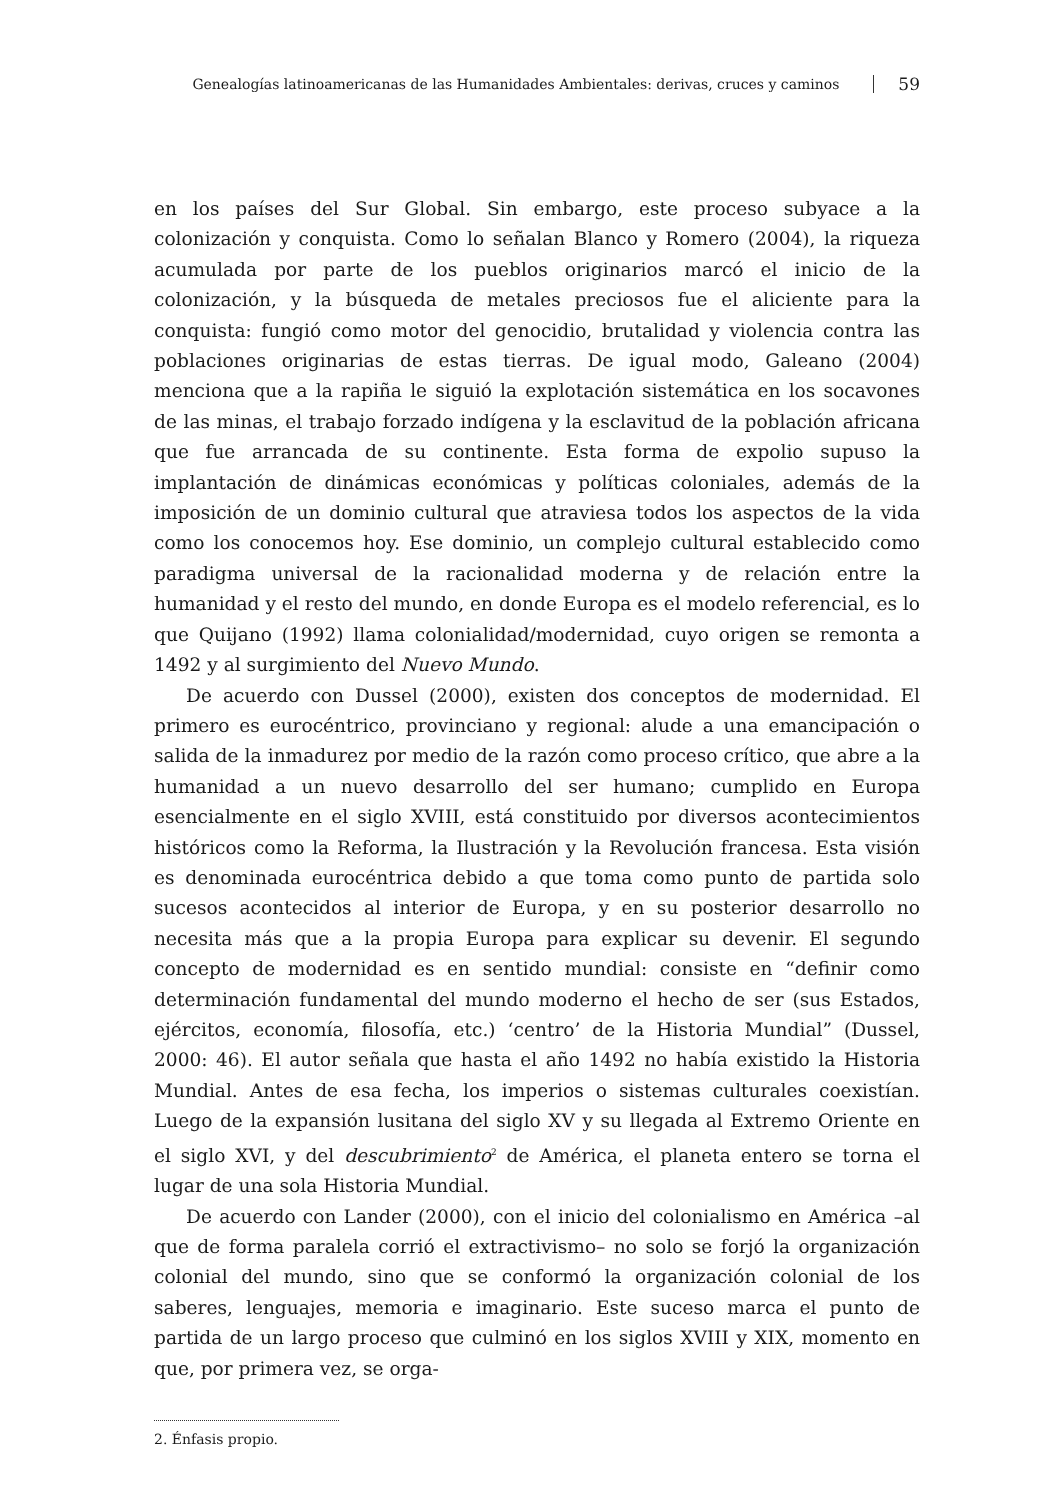Genealogías latinoamericanas de las Humanidades Ambientales: derivas, cruces y caminos 59
en los países del Sur Global. Sin embargo, este proceso subyace a la colonización y conquista. Como lo señalan Blanco y Romero (2004), la riqueza acumulada por parte de los pueblos originarios marcó el inicio de la colonización, y la búsqueda de metales preciosos fue el aliciente para la conquista: fungió como motor del genocidio, brutalidad y violencia contra las poblaciones originarias de estas tierras. De igual modo, Galeano (2004) menciona que a la rapiña le siguió la explotación sistemática en los socavones de las minas, el trabajo forzado indígena y la esclavitud de la población africana que fue arrancada de su continente. Esta forma de expolio supuso la implantación de dinámicas económicas y políticas coloniales, además de la imposición de un dominio cultural que atraviesa todos los aspectos de la vida como los conocemos hoy. Ese dominio, un complejo cultural establecido como paradigma universal de la racionalidad moderna y de relación entre la humanidad y el resto del mundo, en donde Europa es el modelo referencial, es lo que Quijano (1992) llama colonialidad/modernidad, cuyo origen se remonta a 1492 y al surgimiento del Nuevo Mundo.
De acuerdo con Dussel (2000), existen dos conceptos de modernidad. El primero es eurocéntrico, provinciano y regional: alude a una emancipación o salida de la inmadurez por medio de la razón como proceso crítico, que abre a la humanidad a un nuevo desarrollo del ser humano; cumplido en Europa esencialmente en el siglo XVIII, está constituido por diversos acontecimientos históricos como la Reforma, la Ilustración y la Revolución francesa. Esta visión es denominada eurocéntrica debido a que toma como punto de partida solo sucesos acontecidos al interior de Europa, y en su posterior desarrollo no necesita más que a la propia Europa para explicar su devenir. El segundo concepto de modernidad es en sentido mundial: consiste en “definir como determinación fundamental del mundo moderno el hecho de ser (sus Estados, ejércitos, economía, filosofía, etc.) ‘centro’ de la Historia Mundial” (Dussel, 2000: 46). El autor señala que hasta el año 1492 no había existido la Historia Mundial. Antes de esa fecha, los imperios o sistemas culturales coexistían. Luego de la expansión lusitana del siglo XV y su llegada al Extremo Oriente en el siglo XVI, y del descubrimiento<sup>2</sup> de América, el planeta entero se torna el lugar de una sola Historia Mundial.
De acuerdo con Lander (2000), con el inicio del colonialismo en América –al que de forma paralela corrió el extractivismo– no solo se forjó la organización colonial del mundo, sino que se conformó la organización colonial de los saberes, lenguajes, memoria e imaginario. Este suceso marca el punto de partida de un largo proceso que culminó en los siglos XVIII y XIX, momento en que, por primera vez, se orga-
2. Énfasis propio.